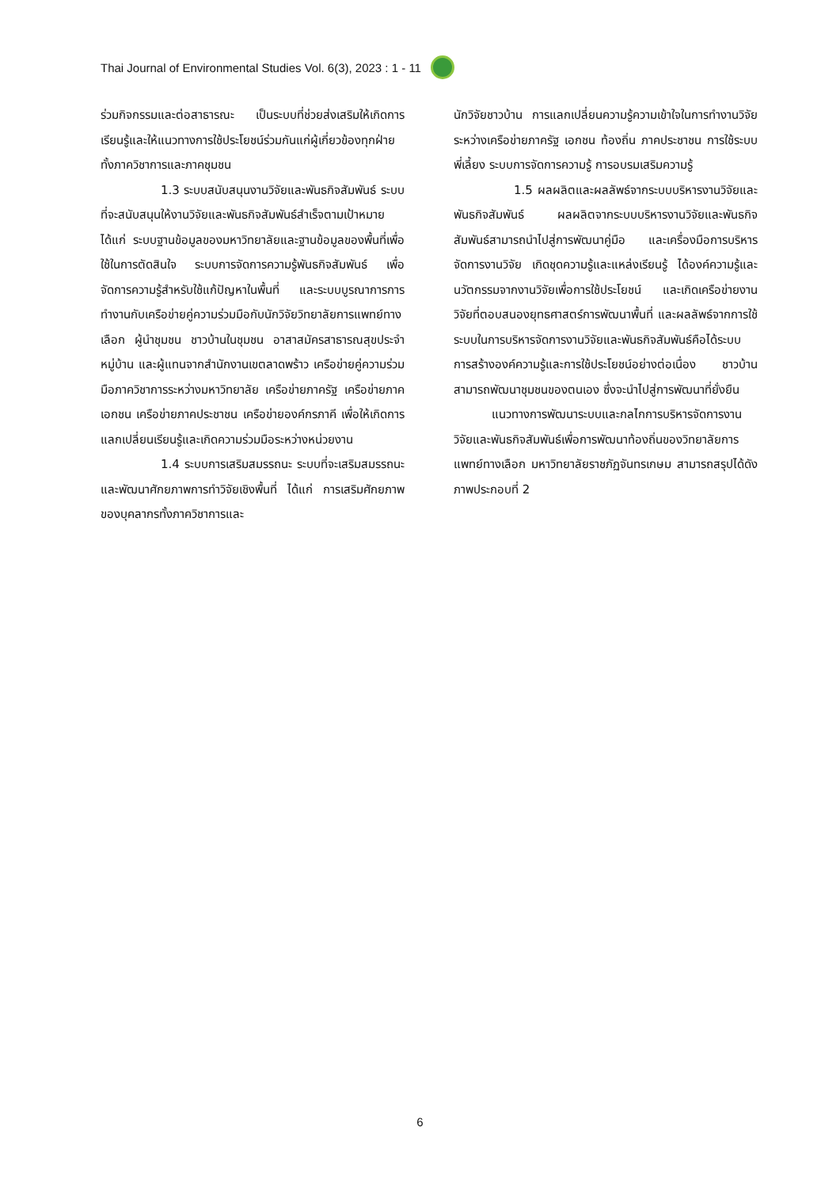Thai Journal of Environmental Studies Vol. 6(3), 2023 : 1 - 11
ร่วมกิจกรรมและต่อสาธารณะ เป็นระบบที่ช่วยส่งเสริมให้เกิดการเรียนรู้และให้แนวทางการใช้ประโยชน์ร่วมกันแก่ผู้เกี่ยวข้องทุกฝ่ายทั้งภาควิชาการและภาคชุมชน
1.3 ระบบสนับสนุนงานวิจัยและพันธกิจสัมพันธ์ ระบบที่จะสนับสนุนให้งานวิจัยและพันธกิจสัมพันธ์สำเร็จตามเป้าหมายได้แก่ ระบบฐานข้อมูลของมหาวิทยาลัยและฐานข้อมูลของพื้นที่เพื่อใช้ในการตัดสินใจ ระบบการจัดการความรู้พันธกิจสัมพันธ์ เพื่อจัดการความรู้สำหรับใช้แก้ปัญหาในพื้นที่ และระบบบูรณาการการทำงานกับเครือข่ายคู่ความร่วมมือกับนักวิจัยวิทยาลัยการแพทย์ทางเลือก ผู้นำชุมชน ชาวบ้านในชุมชน อาสาสมัครสาธารณสุขประจำหมู่บ้าน และผู้แทนจากสำนักงานเขตลาดพร้าว เครือข่ายคู่ความร่วมมือภาควิชาการระหว่างมหาวิทยาลัย เครือข่ายภาครัฐ เครือข่ายภาคเอกชน เครือข่ายภาคประชาชน เครือข่ายองค์กรภาคี เพื่อให้เกิดการแลกเปลี่ยนเรียนรู้และเกิดความร่วมมือระหว่างหน่วยงาน
1.4 ระบบการเสริมสมรรถนะ ระบบที่จะเสริมสมรรถนะและพัฒนาศักยภาพการทำวิจัยเชิงพื้นที่ ได้แก่ การเสริมศักยภาพของบุคลากรทั้งภาควิชาการและ
นักวิจัยชาวบ้าน การแลกเปลี่ยนความรู้ความเข้าใจในการทำงานวิจัยระหว่างเครือข่ายภาครัฐ เอกชน ท้องถิ่น ภาคประชาชน การใช้ระบบพี่เลี้ยง ระบบการจัดการความรู้ การอบรมเสริมความรู้
1.5 ผลผลิตและผลลัพธ์จากระบบบริหารงานวิจัยและพันธกิจสัมพันธ์ ผลผลิตจากระบบบริหารงานวิจัยและพันธกิจสัมพันธ์สามารถนำไปสู่การพัฒนาคู่มือ และเครื่องมือการบริหารจัดการงานวิจัย เกิดชุดความรู้และแหล่งเรียนรู้ ได้องค์ความรู้และนวัตกรรมจากงานวิจัยเพื่อการใช้ประโยชน์ และเกิดเครือข่ายงานวิจัยที่ตอบสนองยุทธศาสตร์การพัฒนาพื้นที่ และผลลัพธ์จากการใช้ระบบในการบริหารจัดการงานวิจัยและพันธกิจสัมพันธ์คือได้ระบบการสร้างองค์ความรู้และการใช้ประโยชน์อย่างต่อเนื่อง ชาวบ้านสามารถพัฒนาชุมชนของตนเอง ซึ่งจะนำไปสู่การพัฒนาที่ยั่งยืน
แนวทางการพัฒนาระบบและกลไกการบริหารจัดการงานวิจัยและพันธกิจสัมพันธ์เพื่อการพัฒนาท้องถิ่นของวิทยาลัยการแพทย์ทางเลือก มหาวิทยาลัยราชภัฏจันทรเกษม สามารถสรุปได้ดังภาพประกอบที่ 2
6